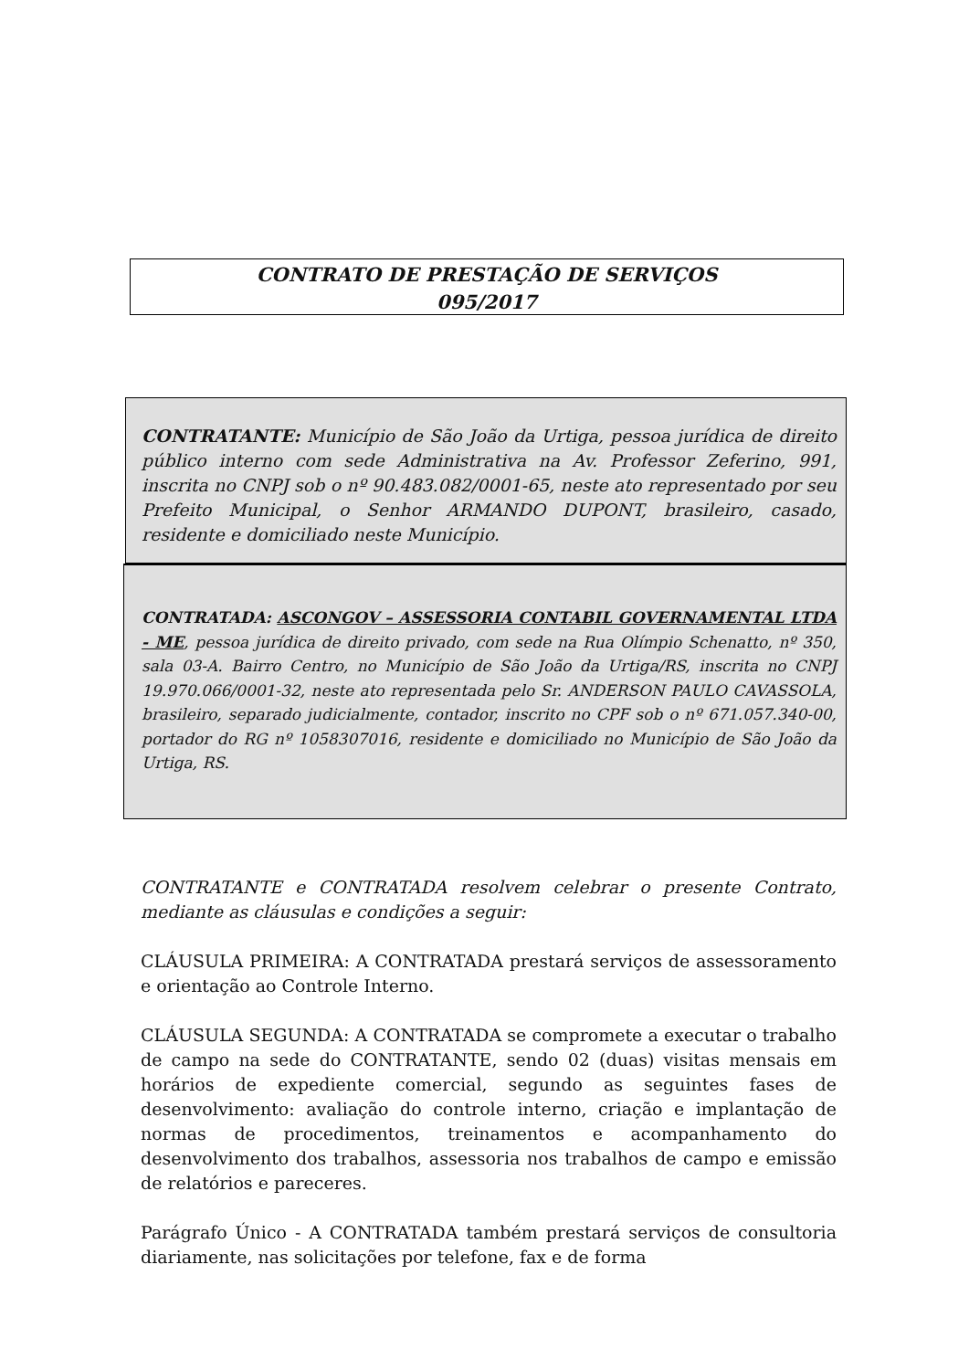CONTRATO DE PRESTAÇÃO DE SERVIÇOS
095/2017
CONTRATANTE: Município de São João da Urtiga, pessoa jurídica de direito público interno com sede Administrativa na Av. Professor Zeferino, 991, inscrita no CNPJ sob o nº 90.483.082/0001-65, neste ato representado por seu Prefeito Municipal, o Senhor ARMANDO DUPONT, brasileiro, casado, residente e domiciliado neste Município.
CONTRATADA: ASCONGOV – ASSESSORIA CONTABIL GOVERNAMENTAL LTDA - ME, pessoa jurídica de direito privado, com sede na Rua Olímpio Schenatto, nº 350, sala 03-A. Bairro Centro, no Município de São João da Urtiga/RS, inscrita no CNPJ 19.970.066/0001-32, neste ato representada pelo Sr. ANDERSON PAULO CAVASSOLA, brasileiro, separado judicialmente, contador, inscrito no CPF sob o nº 671.057.340-00, portador do RG nº 1058307016, residente e domiciliado no Município de São João da Urtiga, RS.
CONTRATANTE e CONTRATADA resolvem celebrar o presente Contrato, mediante as cláusulas e condições a seguir:
CLÁUSULA PRIMEIRA: A CONTRATADA prestará serviços de assessoramento e orientação ao Controle Interno.
CLÁUSULA SEGUNDA: A CONTRATADA se compromete a executar o trabalho de campo na sede do CONTRATANTE, sendo 02 (duas) visitas mensais em horários de expediente comercial, segundo as seguintes fases de desenvolvimento: avaliação do controle interno, criação e implantação de normas de procedimentos, treinamentos e acompanhamento do desenvolvimento dos trabalhos, assessoria nos trabalhos de campo e emissão de relatórios e pareceres.
Parágrafo Único - A CONTRATADA também prestará serviços de consultoria diariamente, nas solicitações por telefone, fax e de forma